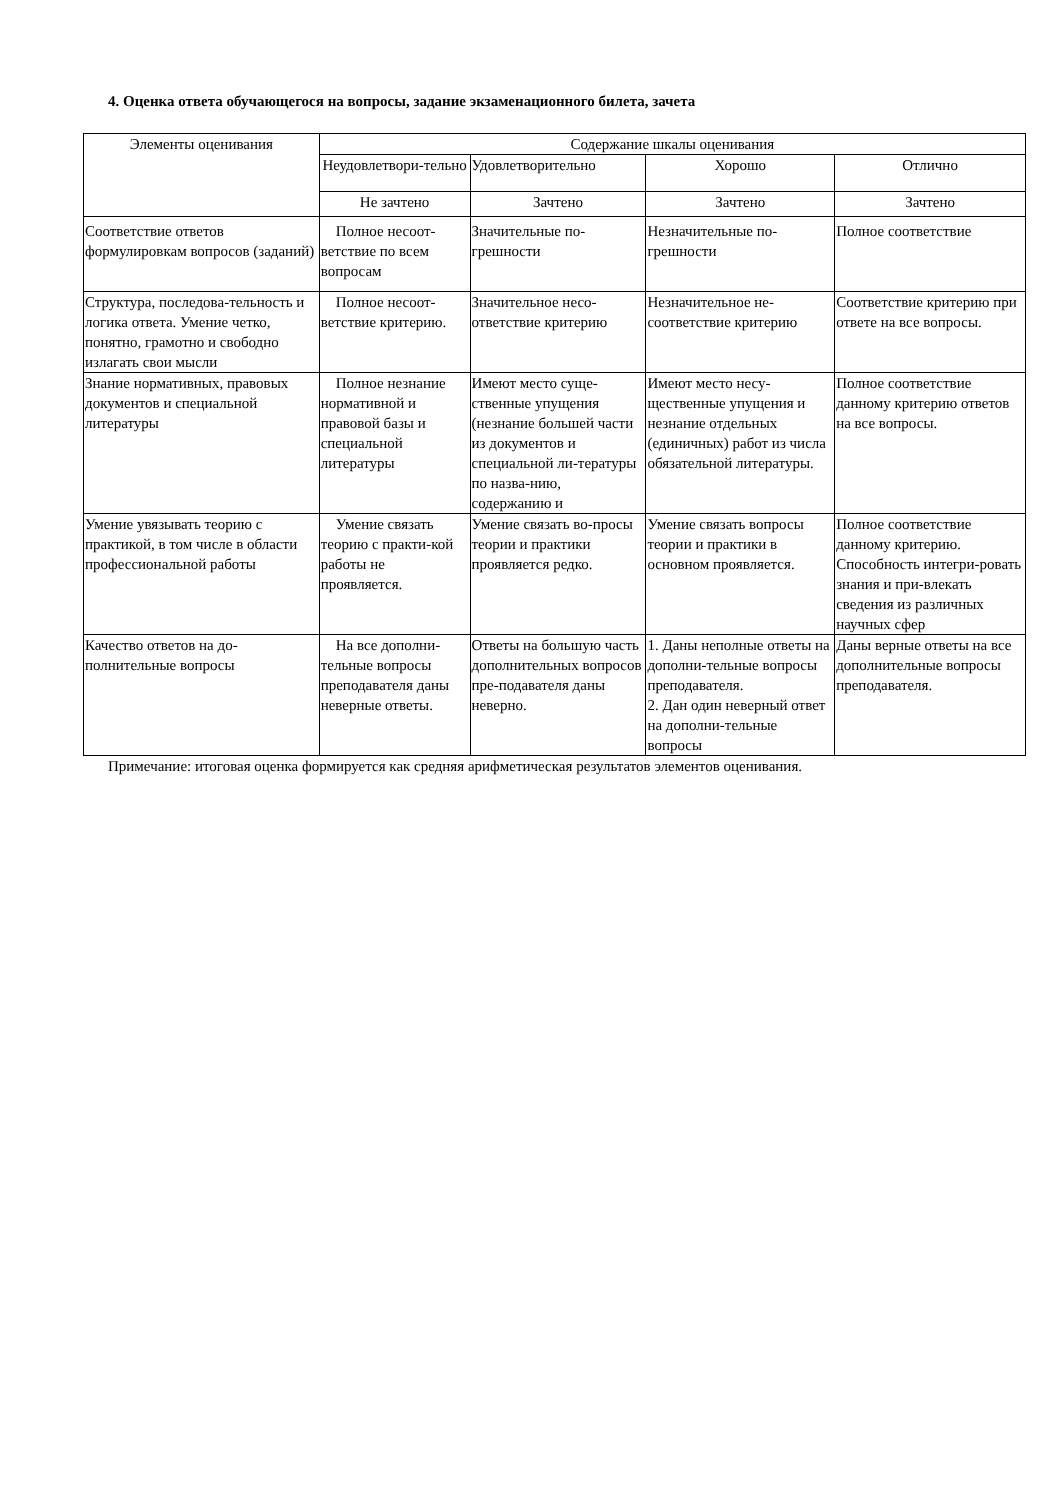4. Оценка ответа обучающегося на вопросы, задание экзаменационного билета, зачета
| Элементы оценивания | Содержание шкалы оценивания | | | |
| --- | --- | --- | --- | --- |
| | Неудовлетвори-тельно | Удовлетворительно | Хорошо | Отлично |
| | Не зачтено | Зачтено | Зачтено | Зачтено |
| Соответствие ответов формулировкам вопросов (заданий) | Полное несоот-ветствие по всем вопросам | Значительные по-грешности | Незначительные по-грешности | Полное соответствие |
| Структура, последова-тельность и логика ответа. Умение четко, понятно, грамотно и свободно излагать свои мысли | Полное несоот-ветствие критерию. | Значительное несо-ответствие критерию | Незначительное не-соответствие критерию | Соответствие критерию при ответе на все вопросы. |
| Знание нормативных, правовых документов и специальной литературы | Полное незнание нормативной и правовой базы и специальной литературы | Имеют место суще-ственные упущения (незнание большей части из документов и специальной ли-тературы по назва-нию, содержанию и | Имеют место несу-щественные упущения и незнание отдельных (единичных) работ из числа обязательной литературы. | Полное соответствие данному критерию ответов на все вопросы. |
| Умение увязывать теорию с практикой, в том числе в области профессиональной работы | Умение связать теорию с практи-кой работы не проявляется. | Умение связать во-просы теории и практики проявляется редко. | Умение связать вопросы теории и практики в основном проявляется. | Полное соответствие данному критерию. Способность интегри-ровать знания и при-влекать сведения из различных научных сфер |
| Качество ответов на до-полнительные вопросы | На все дополни-тельные вопросы преподавателя даны неверные ответы. | Ответы на большую часть дополнительных вопросов пре-подавателя даны неверно. | 1. Даны неполные ответы на дополни-тельные вопросы преподавателя. 2. Дан один неверный ответ на дополни-тельные вопросы | Даны верные ответы на все дополнительные вопросы преподавателя. |
Примечание: итоговая оценка формируется как средняя арифметическая результатов элементов оценивания.